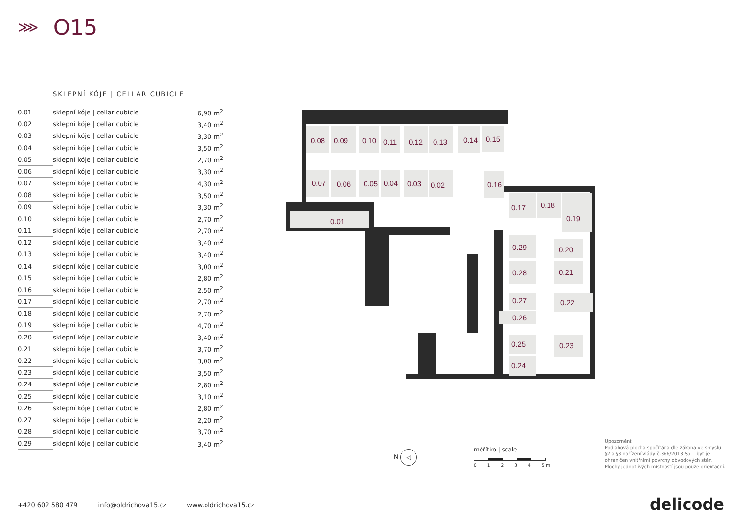⋙ O15
SKLEPNÍ KÓJE | CELLAR CUBICLE
| 0.01 | sklepní kóje / cellar cubicle | 6,90 m<sup>2</sup> |
| 0.02 | sklepní kóje / cellar cubicle | 3,40 m<sup>2</sup> |
| 0.03 | sklepní kóje / cellar cubicle | 3,30 m<sup>2</sup> |
| 0.04 | sklepní kóje / cellar cubicle | 3,50 m<sup>2</sup> |
| 0.05 | sklepní kóje / cellar cubicle | 2,70 m<sup>2</sup> |
| 0.06 | sklepní kóje / cellar cubicle | 3,30 m<sup>2</sup> |
| 0.07 | sklepní kóje / cellar cubicle | 4,30 m<sup>2</sup> |
| 0.08 | sklepní kóje / cellar cubicle | 3,50 m<sup>2</sup> |
| 0.09 | sklepní kóje / cellar cubicle | 3,30 m<sup>2</sup> |
| 0.10 | sklepní kóje / cellar cubicle | 2,70 m<sup>2</sup> |
| 0.11 | sklepní kóje / cellar cubicle | 2,70 m<sup>2</sup> |
| 0.12 | sklepní kóje / cellar cubicle | 3,40 m<sup>2</sup> |
| 0.13 | sklepní kóje / cellar cubicle | 3,40 m<sup>2</sup> |
| 0.14 | sklepní kóje / cellar cubicle | 3,00 m<sup>2</sup> |
| 0.15 | sklepní kóje / cellar cubicle | 2,80 m<sup>2</sup> |
| 0.16 | sklepní kóje / cellar cubicle | 2,50 m<sup>2</sup> |
| 0.17 | sklepní kóje / cellar cubicle | 2,70 m<sup>2</sup> |
| 0.18 | sklepní kóje / cellar cubicle | 2,70 m<sup>2</sup> |
| 0.19 | sklepní kóje / cellar cubicle | 4,70 m<sup>2</sup> |
| 0.20 | sklepní kóje / cellar cubicle | 3,40 m<sup>2</sup> |
| 0.21 | sklepní kóje / cellar cubicle | 3,70 m<sup>2</sup> |
| 0.22 | sklepní kóje / cellar cubicle | 3,00 m<sup>2</sup> |
| 0.23 | sklepní kóje / cellar cubicle | 3,50 m<sup>2</sup> |
| 0.24 | sklepní kóje / cellar cubicle | 2,80 m<sup>2</sup> |
| 0.25 | sklepní kóje / cellar cubicle | 3,10 m<sup>2</sup> |
| 0.26 | sklepní kóje / cellar cubicle | 2,80 m<sup>2</sup> |
| 0.27 | sklepní kóje / cellar cubicle | 2,20 m<sup>2</sup> |
| 0.28 | sklepní kóje / cellar cubicle | 3,70 m<sup>2</sup> |
| 0.29 | sklepní kóje / cellar cubicle | 3,40 m<sup>2</sup> |
0.08
0.09
0.10
0.11
0.12
0.13
0.14
0.15
0.07
0.06
0.05
0.04
0.03
0.02
0.01
0.16
0.17
0.18
0.19
0.29
0.20
0.28
0.21
0.27
0.22
0.26
0.25
0.23
0.24
N ◁
měřítko | scale
01234 5 m
Upozornění:
Podlahová plocha spočítána dle zákona ve smyslu
§2 a §3 nařízení vlády č.366/2013 Sb. - byt je
ohraničen vnitřními povrchy obvodových stěn.
Plochy jednotlivých místností jsou pouze orientační.
+420 602 580 479 info@oldrichova15.cz www.oldrichova15.cz
delicode